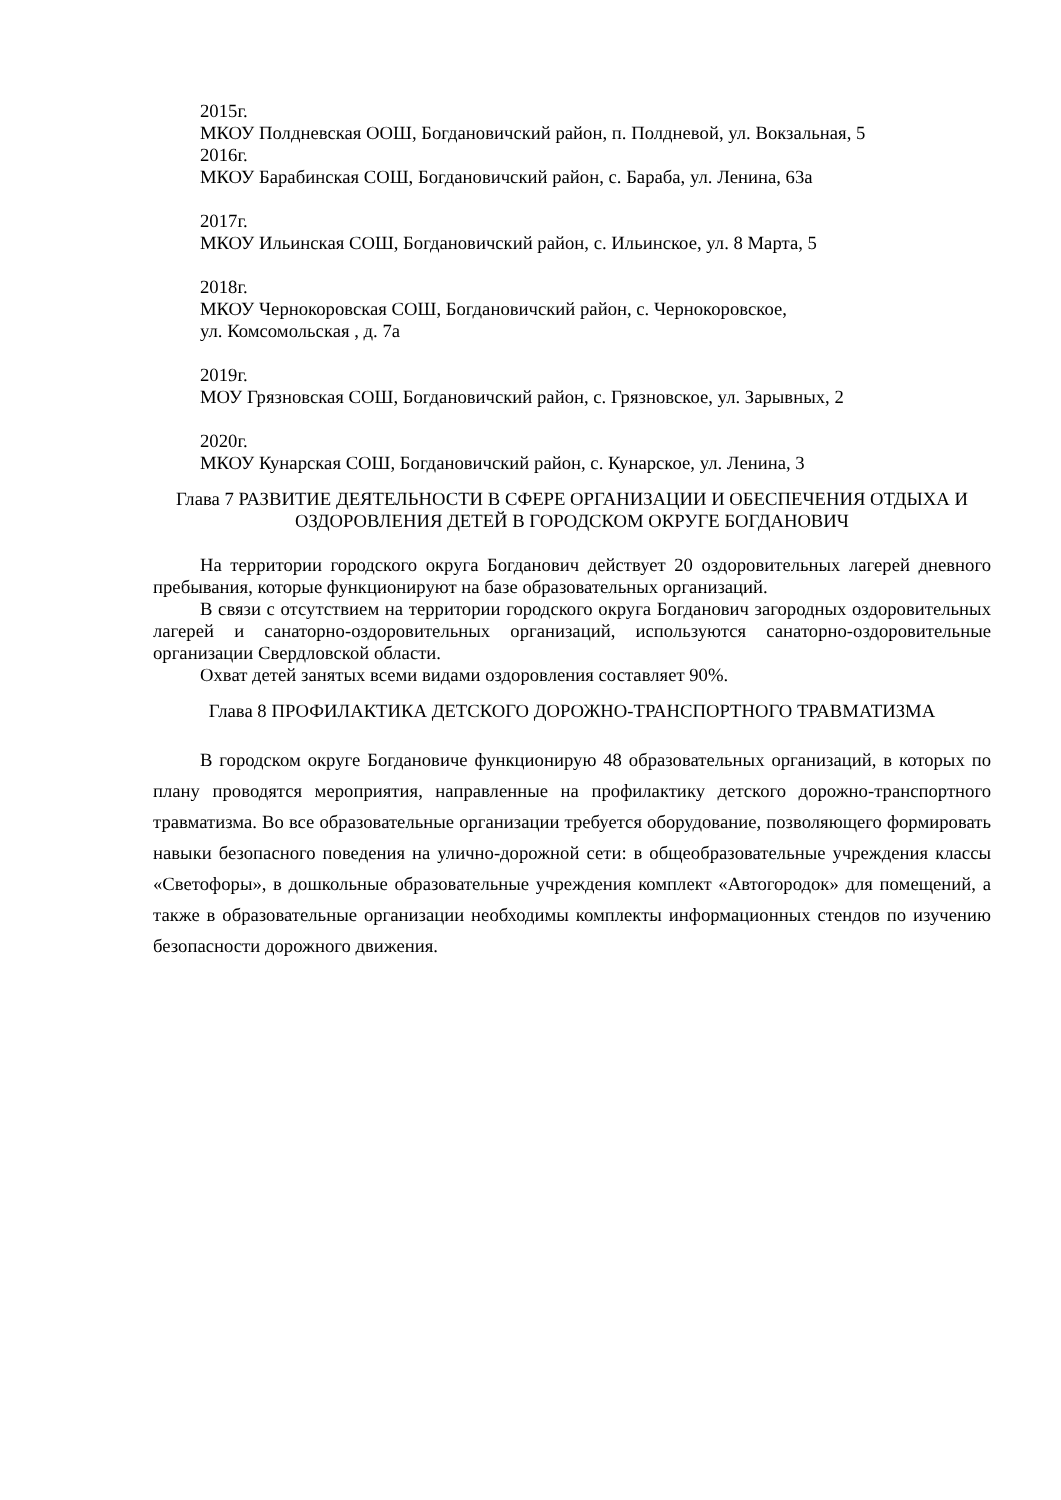2015г.
МКОУ Полдневская ООШ, Богдановичский район, п. Полдневой, ул. Вокзальная, 5
2016г.
МКОУ Барабинская СОШ, Богдановичский район, с. Бараба, ул. Ленина, 63а
2017г.
МКОУ Ильинская СОШ, Богдановичский район, с. Ильинское, ул. 8 Марта, 5
2018г.
МКОУ Чернокоровская СОШ, Богдановичский район, с. Чернокоровское,
ул. Комсомольская , д. 7а
2019г.
МОУ Грязновская СОШ, Богдановичский район, с. Грязновское, ул. Зарывных, 2
2020г.
МКОУ Кунарская СОШ, Богдановичский район, с. Кунарское, ул. Ленина, 3
Глава 7 РАЗВИТИЕ ДЕЯТЕЛЬНОСТИ В СФЕРЕ ОРГАНИЗАЦИИ И ОБЕСПЕЧЕНИЯ ОТДЫХА И ОЗДОРОВЛЕНИЯ ДЕТЕЙ В ГОРОДСКОМ ОКРУГЕ БОГДАНОВИЧ
На территории городского округа Богданович действует 20 оздоровительных лагерей дневного пребывания, которые функционируют на базе образовательных организаций.
В связи с отсутствием на территории городского округа Богданович загородных оздоровительных лагерей и санаторно-оздоровительных организаций, используются санаторно-оздоровительные организации Свердловской области.
Охват детей занятых всеми видами оздоровления составляет 90%.
Глава 8 ПРОФИЛАКТИКА ДЕТСКОГО ДОРОЖНО-ТРАНСПОРТНОГО ТРАВМАТИЗМА
В городском округе Богдановиче функционирую 48 образовательных организаций, в которых по плану проводятся мероприятия, направленные на профилактику детского дорожно-транспортного травматизма. Во все образовательные организации требуется оборудование, позволяющего формировать навыки безопасного поведения на улично-дорожной сети: в общеобразовательные учреждения классы «Светофоры», в дошкольные образовательные учреждения комплект «Автогородок» для помещений, а также в образовательные организации необходимы комплекты информационных стендов по изучению безопасности дорожного движения.